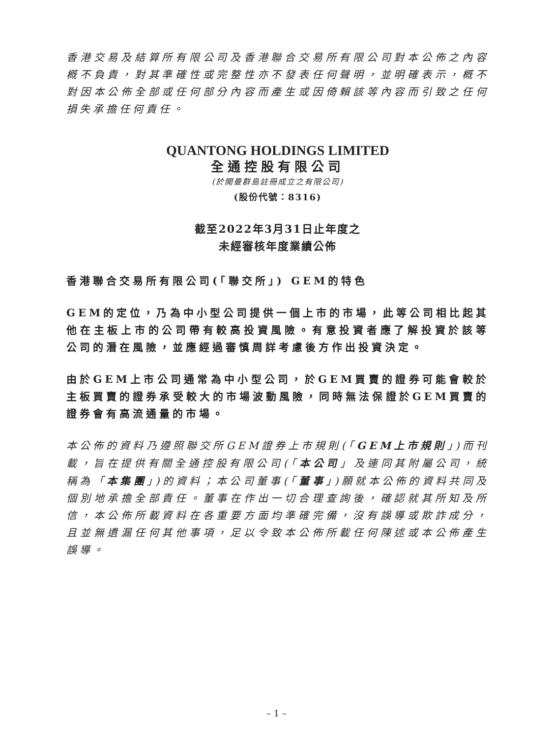香港交易及結算所有限公司及香港聯合交易所有限公司對本公佈之內容概不負責，對其準確性或完整性亦不發表任何聲明，並明確表示，概不對因本公佈全部或任何部分內容而產生或因倚賴該等內容而引致之任何損失承擔任何責任。
QUANTONG HOLDINGS LIMITED
全通控股有限公司
(於開曼群島註冊成立之有限公司)
(股份代號：8316)
截至2022年3月31日止年度之
未經審核年度業績公佈
香港聯合交易所有限公司(「聯交所」) GEM的特色
GEM的定位，乃為中小型公司提供一個上市的市場，此等公司相比起其他在主板上市的公司帶有較高投資風險。有意投資者應了解投資於該等公司的潛在風險，並應經過審慎周詳考慮後方作出投資決定。
由於GEM上市公司通常為中小型公司，於GEM買賣的證券可能會較於主板買賣的證券承受較大的市場波動風險，同時無法保證於GEM買賣的證券會有高流通量的市場。
本公佈的資料乃遵照聯交所GEM證券上市規則(「GEM上市規則」)而刊載，旨在提供有關全通控股有限公司(「本公司」及連同其附屬公司，統稱為「本集團」)的資料；本公司董事(「董事」)願就本公佈的資料共同及個別地承擔全部責任。董事在作出一切合理查詢後，確認就其所知及所信，本公佈所載資料在各重要方面均準確完備，沒有誤導或欺詐成分，且並無遺漏任何其他事項，足以令致本公佈所載任何陳述或本公佈產生誤導。
– 1 –